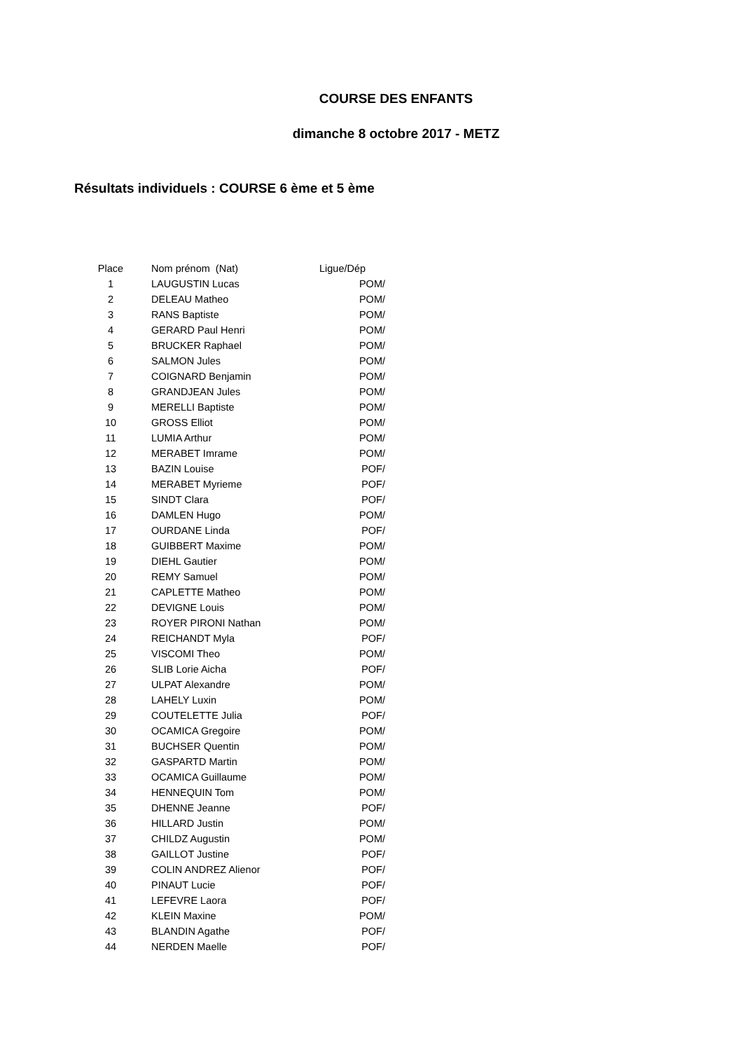COURSE DES ENFANTS
dimanche 8 octobre 2017 - METZ
Résultats individuels : COURSE 6 ème et 5 ème
| Place | | Nom prénom (Nat) | Ligue/Dép |
| --- | --- | --- | --- |
| 1 | | LAUGUSTIN Lucas | POM/ |
| 2 | | DELEAU Matheo | POM/ |
| 3 | | RANS Baptiste | POM/ |
| 4 | | GERARD Paul Henri | POM/ |
| 5 | | BRUCKER Raphael | POM/ |
| 6 | | SALMON Jules | POM/ |
| 7 | | COIGNARD Benjamin | POM/ |
| 8 | | GRANDJEAN Jules | POM/ |
| 9 | | MERELLI Baptiste | POM/ |
| 10 | | GROSS Elliot | POM/ |
| 11 | | LUMIA Arthur | POM/ |
| 12 | | MERABET Imrame | POM/ |
| 13 | | BAZIN Louise | POF/ |
| 14 | | MERABET Myrieme | POF/ |
| 15 | | SINDT Clara | POF/ |
| 16 | | DAMLEN Hugo | POM/ |
| 17 | | OURDANE Linda | POF/ |
| 18 | | GUIBBERT Maxime | POM/ |
| 19 | | DIEHL Gautier | POM/ |
| 20 | | REMY Samuel | POM/ |
| 21 | | CAPLETTE Matheo | POM/ |
| 22 | | DEVIGNE Louis | POM/ |
| 23 | | ROYER PIRONI Nathan | POM/ |
| 24 | | REICHANDT Myla | POF/ |
| 25 | | VISCOMI Theo | POM/ |
| 26 | | SLIB Lorie Aicha | POF/ |
| 27 | | ULPAT Alexandre | POM/ |
| 28 | | LAHELY Luxin | POM/ |
| 29 | | COUTELETTE Julia | POF/ |
| 30 | | OCAMICA Gregoire | POM/ |
| 31 | | BUCHSER Quentin | POM/ |
| 32 | | GASPARTD Martin | POM/ |
| 33 | | OCAMICA Guillaume | POM/ |
| 34 | | HENNEQUIN Tom | POM/ |
| 35 | | DHENNE Jeanne | POF/ |
| 36 | | HILLARD Justin | POM/ |
| 37 | | CHILDZ Augustin | POM/ |
| 38 | | GAILLOT Justine | POF/ |
| 39 | | COLIN ANDREZ Alienor | POF/ |
| 40 | | PINAUT Lucie | POF/ |
| 41 | | LEFEVRE Laora | POF/ |
| 42 | | KLEIN Maxine | POM/ |
| 43 | | BLANDIN Agathe | POF/ |
| 44 | | NERDEN Maelle | POF/ |